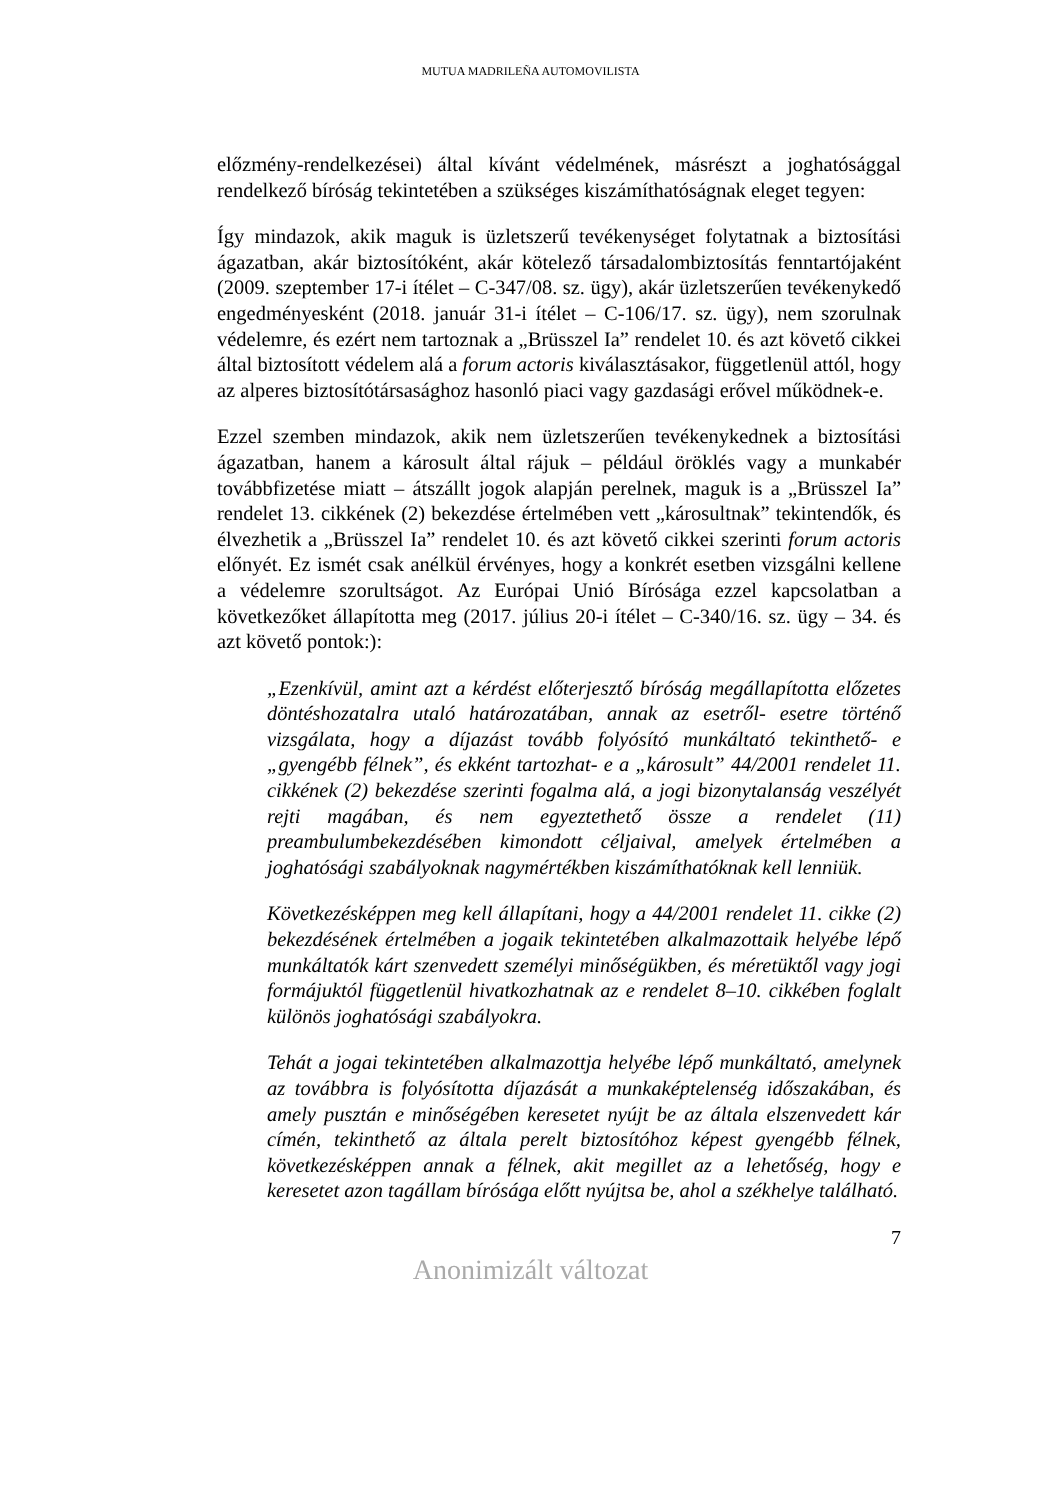MUTUA MADRILEÑA AUTOMOVILISTA
előzmény-rendelkezései) által kívánt védelmének, másrészt a joghatósággal rendelkező bíróság tekintetében a szükséges kiszámíthatóságnak eleget tegyen:
Így mindazok, akik maguk is üzletszerű tevékenységet folytatnak a biztosítási ágazatban, akár biztosítóként, akár kötelező társadalombiztosítás fenntartójaként (2009. szeptember 17-i ítélet – C-347/08. sz. ügy), akár üzletszerűen tevékenykedő engedményesként (2018. január 31-i ítélet – C-106/17. sz. ügy), nem szorulnak védelemre, és ezért nem tartoznak a „Brüsszel Ia” rendelet 10. és azt követő cikkei által biztosított védelem alá a forum actoris kiválasztásakor, függetlenül attól, hogy az alperes biztosítótársasághoz hasonló piaci vagy gazdasági erővel működnek-e.
Ezzel szemben mindazok, akik nem üzletszerűen tevékenykednek a biztosítási ágazatban, hanem a károsult által rájuk – például öröklés vagy a munkabér továbbfizetése miatt – átszállt jogok alapján perelnek, maguk is a „Brüsszel Ia” rendelet 13. cikkének (2) bekezdése értelmében vett „károsultnak” tekintendők, és élvezhetik a „Brüsszel Ia” rendelet 10. és azt követő cikkei szerinti forum actoris előnyét. Ez ismét csak anélkül érvényes, hogy a konkrét esetben vizsgálni kellene a védelemre szorultságot. Az Európai Unió Bírósága ezzel kapcsolatban a következőket állapította meg (2017. július 20-i ítélet – C-340/16. sz. ügy – 34. és azt követő pontok:):
„Ezenkívül, amint azt a kérdést előterjesztő bíróság megállapította előzetes döntéshozatalra utaló határozatában, annak az esetről- esetre történő vizsgálata, hogy a díjazást tovább folyósító munkáltató tekinthető- e „gyengébb félnek”, és ekként tartozhat- e a „károsult” 44/2001 rendelet 11. cikkének (2) bekezdése szerinti fogalma alá, a jogi bizonytalanság veszélyét rejti magában, és nem egyeztethető össze a rendelet (11) preambulumbekezdésében kimondott céljaival, amelyek értelmében a joghatósági szabályoknak nagymértékben kiszámíthatóknak kell lenniük.
Következésképpen meg kell állapítani, hogy a 44/2001 rendelet 11. cikke (2) bekezdésének értelmében a jogaik tekintetében alkalmazottaik helyébe lépő munkáltatók kárt szenvedett személyi minőségükben, és méretüktől vagy jogi formájuktól függetlenül hivatkozhatnak az e rendelet 8–10. cikkében foglalt különös joghatósági szabályokra.
Tehát a jogai tekintetében alkalmazottja helyébe lépő munkáltató, amelynek az továbbra is folyósította díjazását a munkaképtelenség időszakában, és amely pusztán e minőségében keresetet nyújt be az általa elszenvedett kár címén, tekinthető az általa perelt biztosítóhoz képest gyengébb félnek, következésképpen annak a félnek, akit megillet az a lehetőség, hogy e keresetet azon tagállam bírósága előtt nyújtsa be, ahol a székhelye található.
7
Anonimizált változat